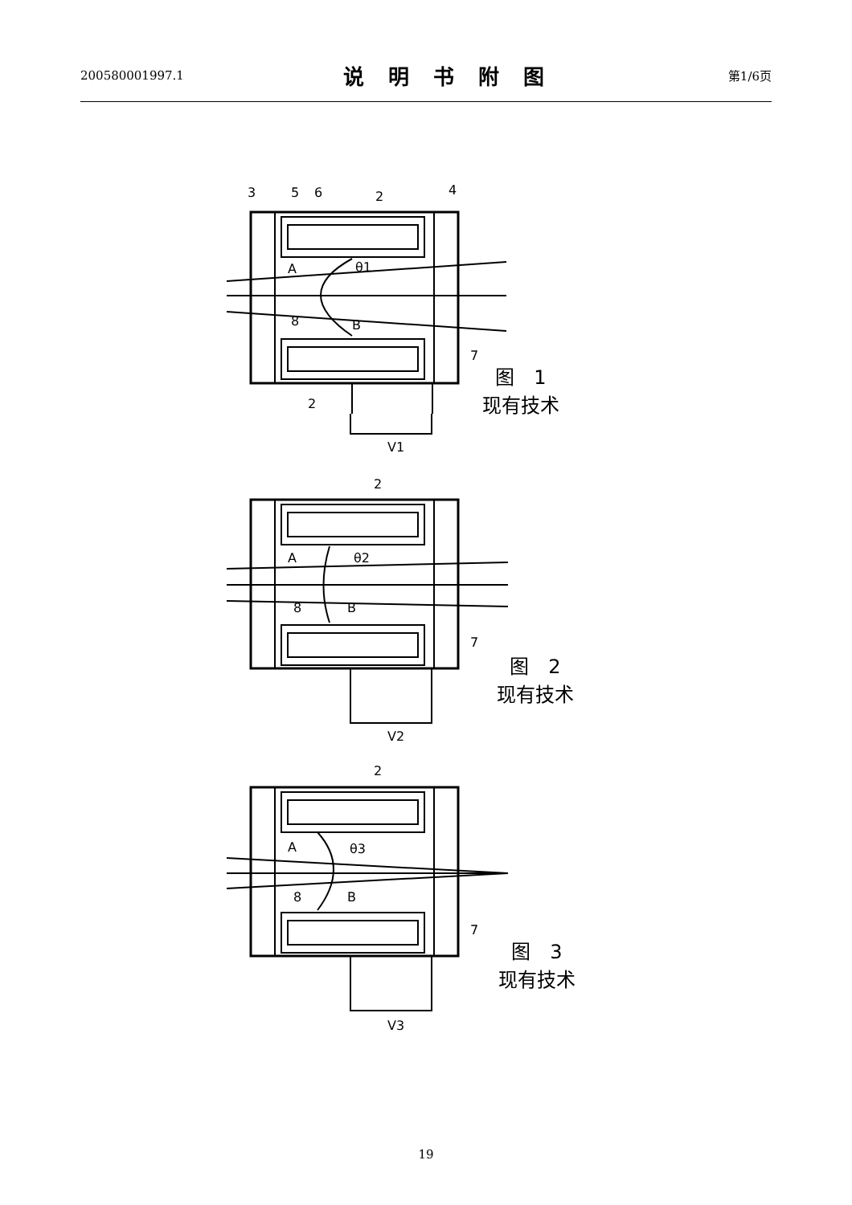200580001997.1
说明书附图
第1/6页
3
5
6
2
4
A
θ1
8
B
7
2
V1
图　1
现有技术
2
A
θ2
8
B
7
V2
图　2
现有技术
2
A
θ3
8
B
7
V3
图　3
现有技术
19